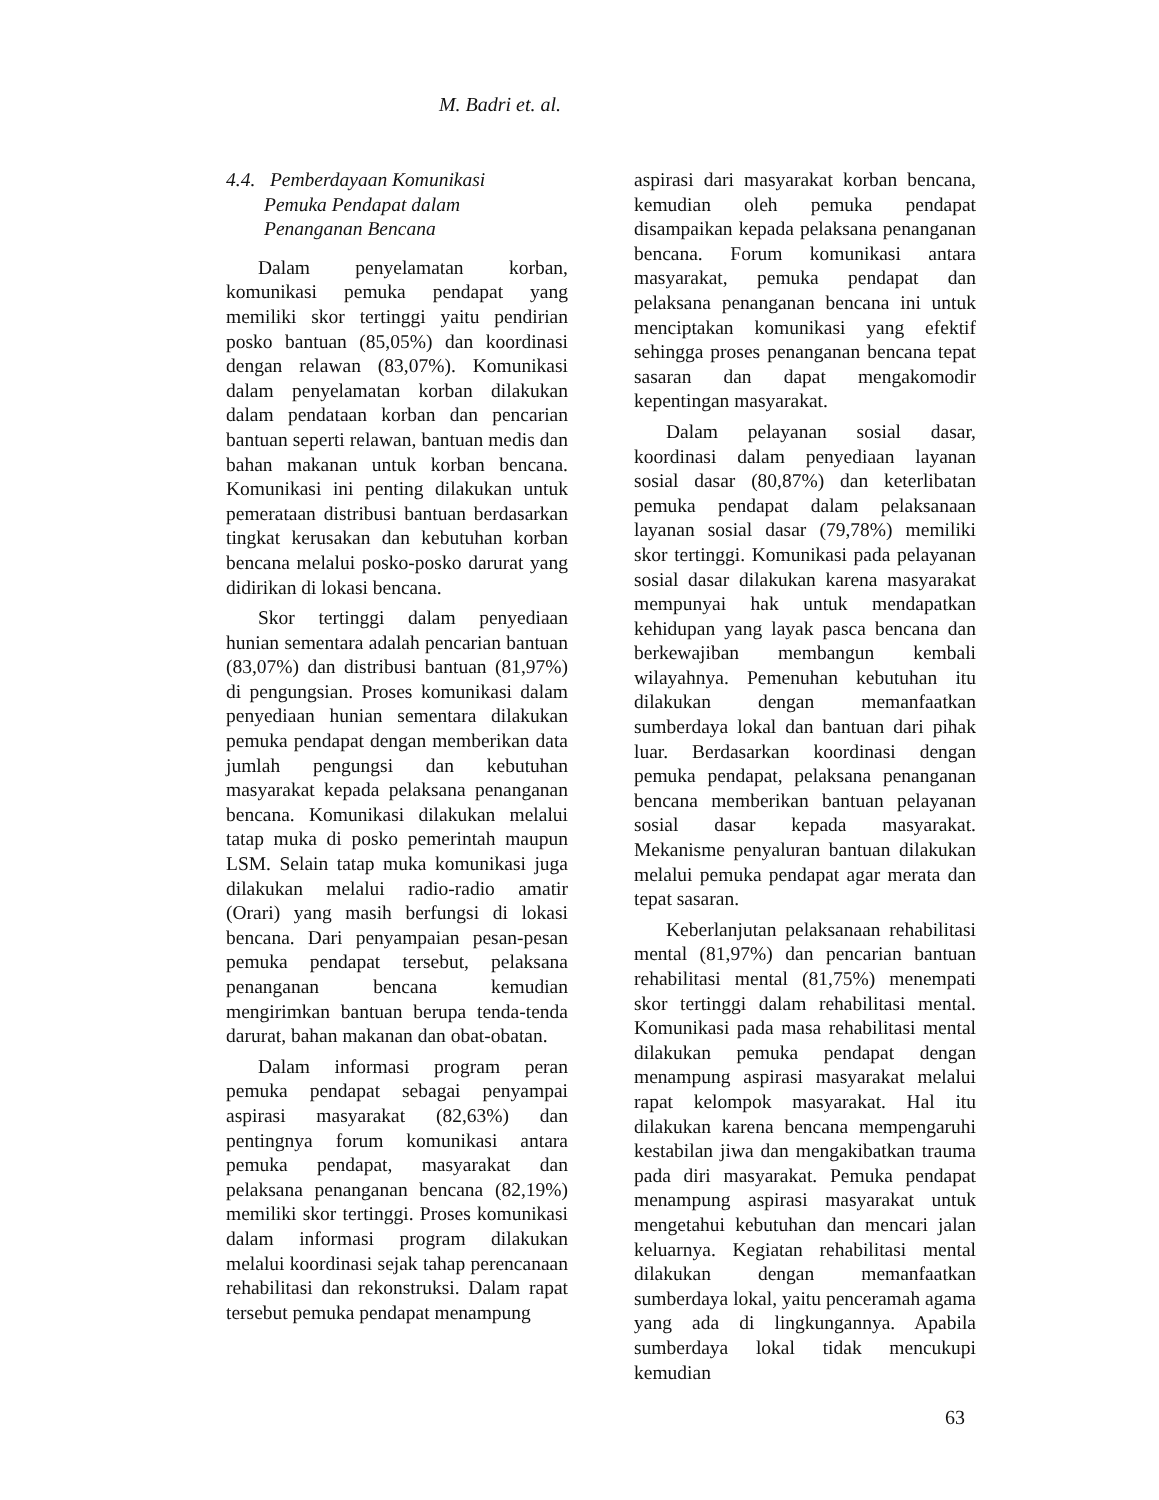M. Badri et. al.
4.4. Pemberdayaan Komunikasi
Pemuka Pendapat dalam
Penanganan Bencana
Dalam penyelamatan korban, komunikasi pemuka pendapat yang memiliki skor tertinggi yaitu pendirian posko bantuan (85,05%) dan koordinasi dengan relawan (83,07%). Komunikasi dalam penyelamatan korban dilakukan dalam pendataan korban dan pencarian bantuan seperti relawan, bantuan medis dan bahan makanan untuk korban bencana. Komunikasi ini penting dilakukan untuk pemerataan distribusi bantuan berdasarkan tingkat kerusakan dan kebutuhan korban bencana melalui posko-posko darurat yang didirikan di lokasi bencana.
Skor tertinggi dalam penyediaan hunian sementara adalah pencarian bantuan (83,07%) dan distribusi bantuan (81,97%) di pengungsian. Proses komunikasi dalam penyediaan hunian sementara dilakukan pemuka pendapat dengan memberikan data jumlah pengungsi dan kebutuhan masyarakat kepada pelaksana penanganan bencana. Komunikasi dilakukan melalui tatap muka di posko pemerintah maupun LSM. Selain tatap muka komunikasi juga dilakukan melalui radio-radio amatir (Orari) yang masih berfungsi di lokasi bencana. Dari penyampaian pesan-pesan pemuka pendapat tersebut, pelaksana penanganan bencana kemudian mengirimkan bantuan berupa tenda-tenda darurat, bahan makanan dan obat-obatan.
Dalam informasi program peran pemuka pendapat sebagai penyampai aspirasi masyarakat (82,63%) dan pentingnya forum komunikasi antara pemuka pendapat, masyarakat dan pelaksana penanganan bencana (82,19%) memiliki skor tertinggi. Proses komunikasi dalam informasi program dilakukan melalui koordinasi sejak tahap perencanaan rehabilitasi dan rekonstruksi. Dalam rapat tersebut pemuka pendapat menampung
aspirasi dari masyarakat korban bencana, kemudian oleh pemuka pendapat disampaikan kepada pelaksana penanganan bencana. Forum komunikasi antara masyarakat, pemuka pendapat dan pelaksana penanganan bencana ini untuk menciptakan komunikasi yang efektif sehingga proses penanganan bencana tepat sasaran dan dapat mengakomodir kepentingan masyarakat.
Dalam pelayanan sosial dasar, koordinasi dalam penyediaan layanan sosial dasar (80,87%) dan keterlibatan pemuka pendapat dalam pelaksanaan layanan sosial dasar (79,78%) memiliki skor tertinggi. Komunikasi pada pelayanan sosial dasar dilakukan karena masyarakat mempunyai hak untuk mendapatkan kehidupan yang layak pasca bencana dan berkewajiban membangun kembali wilayahnya. Pemenuhan kebutuhan itu dilakukan dengan memanfaatkan sumberdaya lokal dan bantuan dari pihak luar. Berdasarkan koordinasi dengan pemuka pendapat, pelaksana penanganan bencana memberikan bantuan pelayanan sosial dasar kepada masyarakat. Mekanisme penyaluran bantuan dilakukan melalui pemuka pendapat agar merata dan tepat sasaran.
Keberlanjutan pelaksanaan rehabilitasi mental (81,97%) dan pencarian bantuan rehabilitasi mental (81,75%) menempati skor tertinggi dalam rehabilitasi mental. Komunikasi pada masa rehabilitasi mental dilakukan pemuka pendapat dengan menampung aspirasi masyarakat melalui rapat kelompok masyarakat. Hal itu dilakukan karena bencana mempengaruhi kestabilan jiwa dan mengakibatkan trauma pada diri masyarakat. Pemuka pendapat menampung aspirasi masyarakat untuk mengetahui kebutuhan dan mencari jalan keluarnya. Kegiatan rehabilitasi mental dilakukan dengan memanfaatkan sumberdaya lokal, yaitu penceramah agama yang ada di lingkungannya. Apabila sumberdaya lokal tidak mencukupi kemudian
63